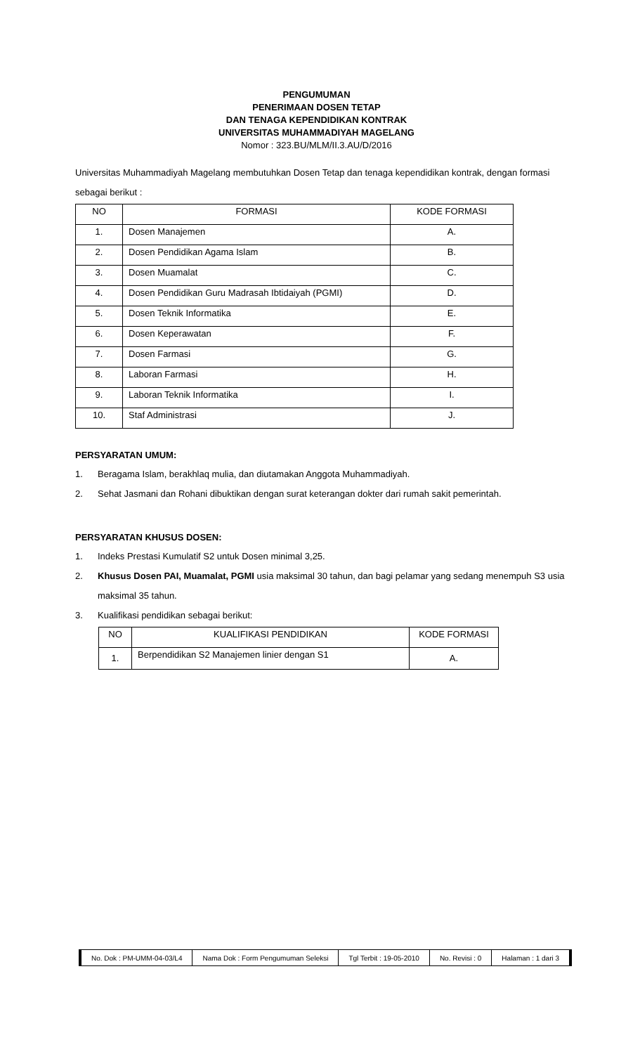PENGUMUMAN
PENERIMAAN DOSEN TETAP
DAN TENAGA KEPENDIDIKAN KONTRAK
UNIVERSITAS MUHAMMADIYAH MAGELANG
Nomor : 323.BU/MLM/II.3.AU/D/2016
Universitas Muhammadiyah Magelang membutuhkan Dosen Tetap dan tenaga kependidikan kontrak, dengan formasi sebagai berikut :
| NO | FORMASI | KODE FORMASI |
| --- | --- | --- |
| 1. | Dosen Manajemen | A. |
| 2. | Dosen Pendidikan Agama Islam | B. |
| 3. | Dosen Muamalat | C. |
| 4. | Dosen Pendidikan Guru Madrasah Ibtidaiyah (PGMI) | D. |
| 5. | Dosen Teknik Informatika | E. |
| 6. | Dosen Keperawatan | F. |
| 7. | Dosen Farmasi | G. |
| 8. | Laboran Farmasi | H. |
| 9. | Laboran Teknik Informatika | I. |
| 10. | Staf Administrasi | J. |
PERSYARATAN UMUM:
1. Beragama Islam, berakhlaq mulia, dan diutamakan Anggota Muhammadiyah.
2. Sehat Jasmani dan Rohani dibuktikan dengan surat keterangan dokter dari rumah sakit pemerintah.
PERSYARATAN KHUSUS DOSEN:
1. Indeks Prestasi Kumulatif S2 untuk Dosen minimal 3,25.
2. Khusus Dosen PAI, Muamalat, PGMI usia maksimal 30 tahun, dan bagi pelamar yang sedang menempuh S3 usia maksimal 35 tahun.
3. Kualifikasi pendidikan sebagai berikut:
| NO | KUALIFIKASI PENDIDIKAN | KODE FORMASI |
| --- | --- | --- |
| 1. | Berpendidikan S2 Manajemen linier dengan S1 | A. |
| No. Dok : PM-UMM-04-03/L4 | Nama Dok : Form Pengumuman Seleksi | Tgl Terbit : 19-05-2010 | No. Revisi : 0 | Halaman : 1 dari 3 |